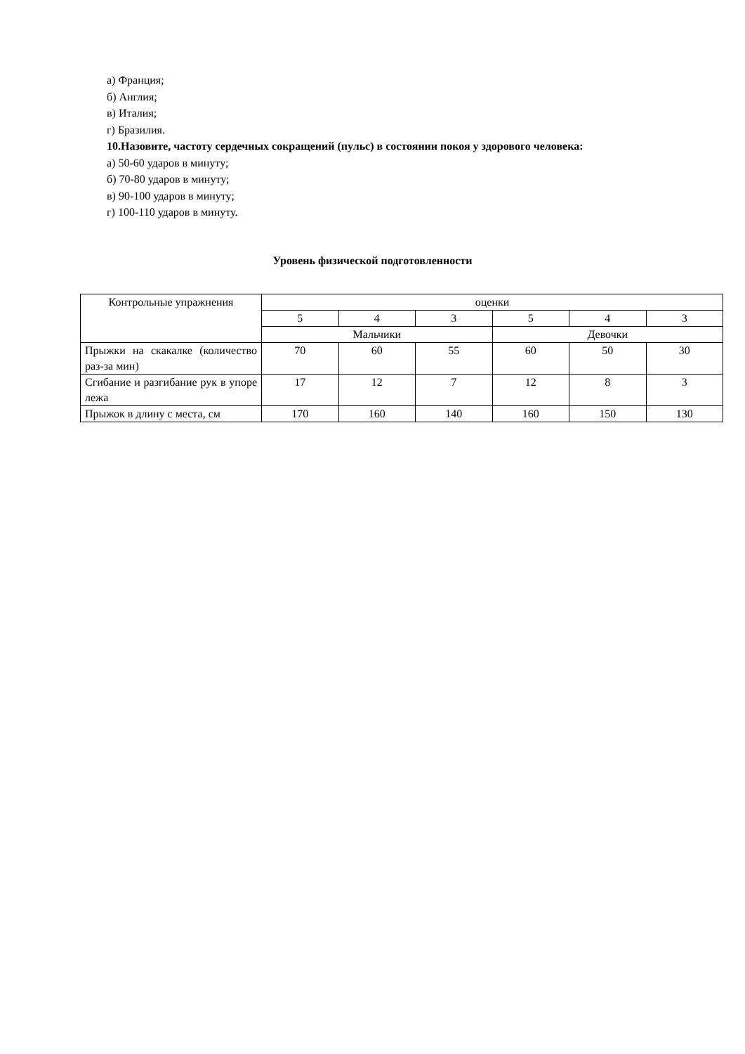а) Франция;
б) Англия;
в) Италия;
г) Бразилия.
10.Назовите, частоту сердечных сокращений (пульс) в состоянии покоя у здорового человека:
а) 50-60 ударов в минуту;
б) 70-80 ударов в минуту;
в) 90-100 ударов в минуту;
г) 100-110 ударов в минуту.
Уровень физической подготовленности
| Контрольные упражнения | оценки | | | | | |
| | 5 | 4 | 3 | 5 | 4 | 3 |
| | Мальчики | | | Девочки | | |
| Прыжки на скакалке (количество раз-за мин) | 70 | 60 | 55 | 60 | 50 | 30 |
| Сгибание и разгибание рук в упоре лежа | 17 | 12 | 7 | 12 | 8 | 3 |
| Прыжок в длину с места, см | 170 | 160 | 140 | 160 | 150 | 130 |